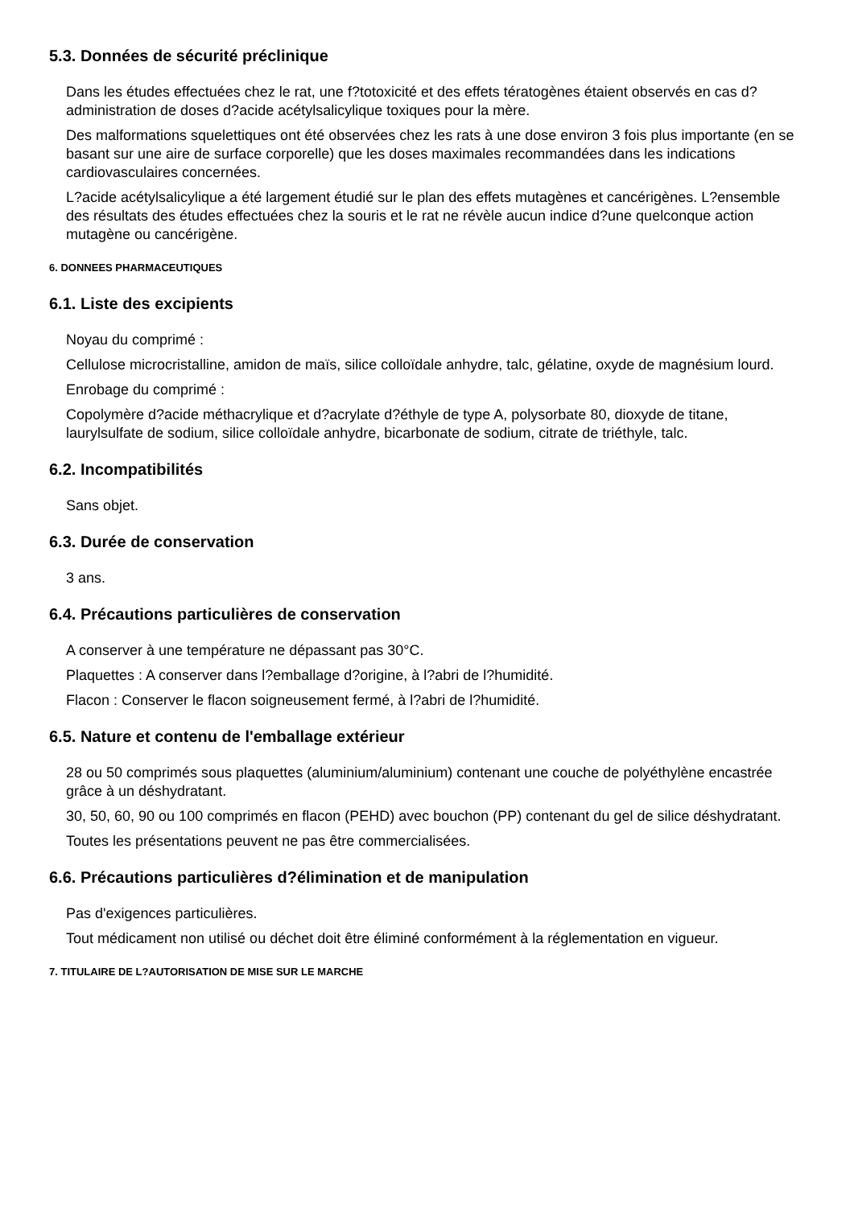5.3. Données de sécurité préclinique
Dans les études effectuées chez le rat, une f?totoxicité et des effets tératogènes étaient observés en cas d?administration de doses d?acide acétylsalicylique toxiques pour la mère.
Des malformations squelettiques ont été observées chez les rats à une dose environ 3 fois plus importante (en se basant sur une aire de surface corporelle) que les doses maximales recommandées dans les indications cardiovasculaires concernées.
L?acide acétylsalicylique a été largement étudié sur le plan des effets mutagènes et cancérigènes. L?ensemble des résultats des études effectuées chez la souris et le rat ne révèle aucun indice d?une quelconque action mutagène ou cancérigène.
6. DONNEES PHARMACEUTIQUES
6.1. Liste des excipients
Noyau du comprimé :
Cellulose microcristalline, amidon de maïs, silice colloïdale anhydre, talc, gélatine, oxyde de magnésium lourd.
Enrobage du comprimé :
Copolymère d?acide méthacrylique et d?acrylate d?éthyle de type A, polysorbate 80, dioxyde de titane, laurylsulfate de sodium, silice colloïdale anhydre, bicarbonate de sodium, citrate de triéthyle, talc.
6.2. Incompatibilités
Sans objet.
6.3. Durée de conservation
3 ans.
6.4. Précautions particulières de conservation
A conserver à une température ne dépassant pas 30°C.
Plaquettes : A conserver dans l?emballage d?origine, à l?abri de l?humidité.
Flacon : Conserver le flacon soigneusement fermé, à l?abri de l?humidité.
6.5. Nature et contenu de l'emballage extérieur
28 ou 50 comprimés sous plaquettes (aluminium/aluminium) contenant une couche de polyéthylène encastrée grâce à un déshydratant.
30, 50, 60, 90 ou 100 comprimés en flacon (PEHD) avec bouchon (PP) contenant du gel de silice déshydratant.
Toutes les présentations peuvent ne pas être commercialisées.
6.6. Précautions particulières d?élimination et de manipulation
Pas d'exigences particulières.
Tout médicament non utilisé ou déchet doit être éliminé conformément à la réglementation en vigueur.
7. TITULAIRE DE L?AUTORISATION DE MISE SUR LE MARCHE